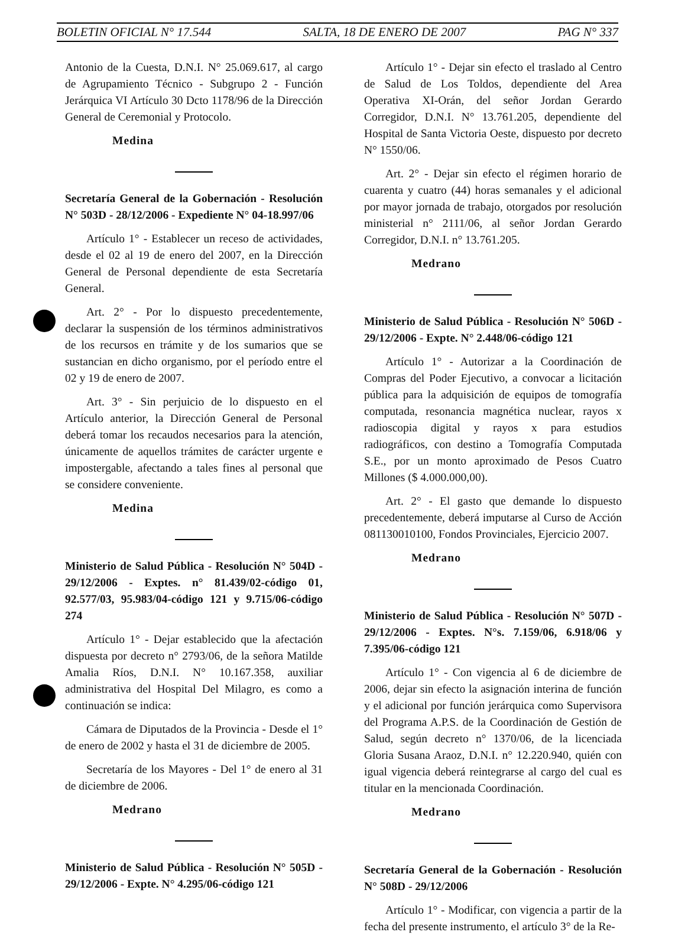BOLETIN OFICIAL N° 17.544 SALTA, 18 DE ENERO DE 2007 PAG N° 337
Antonio de la Cuesta, D.N.I. N° 25.069.617, al cargo de Agrupamiento Técnico - Subgrupo 2 - Función Jerárquica VI Artículo 30 Dcto 1178/96 de la Dirección General de Ceremonial y Protocolo.
Medina
Secretaría General de la Gobernación - Resolución N° 503D - 28/12/2006 - Expediente N° 04-18.997/06
Artículo 1° - Establecer un receso de actividades, desde el 02 al 19 de enero del 2007, en la Dirección General de Personal dependiente de esta Secretaría General.
Art. 2° - Por lo dispuesto precedentemente, declarar la suspensión de los términos administrativos de los recursos en trámite y de los sumarios que se sustancian en dicho organismo, por el período entre el 02 y 19 de enero de 2007.
Art. 3° - Sin perjuicio de lo dispuesto en el Artículo anterior, la Dirección General de Personal deberá tomar los recaudos necesarios para la atención, únicamente de aquellos trámites de carácter urgente e impostergable, afectando a tales fines al personal que se considere conveniente.
Medina
Ministerio de Salud Pública - Resolución N° 504D - 29/12/2006 - Exptes. n° 81.439/02-código 01, 92.577/03, 95.983/04-código 121 y 9.715/06-código 274
Artículo 1° - Dejar establecido que la afectación dispuesta por decreto n° 2793/06, de la señora Matilde Amalia Ríos, D.N.I. N° 10.167.358, auxiliar administrativa del Hospital Del Milagro, es como a continuación se indica:
Cámara de Diputados de la Provincia - Desde el 1° de enero de 2002 y hasta el 31 de diciembre de 2005.
Secretaría de los Mayores - Del 1° de enero al 31 de diciembre de 2006.
Medrano
Ministerio de Salud Pública - Resolución N° 505D - 29/12/2006 - Expte. N° 4.295/06-código 121
Artículo 1° - Dejar sin efecto el traslado al Centro de Salud de Los Toldos, dependiente del Area Operativa XI-Orán, del señor Jordan Gerardo Corregidor, D.N.I. N° 13.761.205, dependiente del Hospital de Santa Victoria Oeste, dispuesto por decreto N° 1550/06.
Art. 2° - Dejar sin efecto el régimen horario de cuarenta y cuatro (44) horas semanales y el adicional por mayor jornada de trabajo, otorgados por resolución ministerial n° 2111/06, al señor Jordan Gerardo Corregidor, D.N.I. n° 13.761.205.
Medrano
Ministerio de Salud Pública - Resolución N° 506D - 29/12/2006 - Expte. N° 2.448/06-código 121
Artículo 1° - Autorizar a la Coordinación de Compras del Poder Ejecutivo, a convocar a licitación pública para la adquisición de equipos de tomografía computada, resonancia magnética nuclear, rayos x radioscopia digital y rayos x para estudios radiográficos, con destino a Tomografía Computada S.E., por un monto aproximado de Pesos Cuatro Millones ($ 4.000.000,00).
Art. 2° - El gasto que demande lo dispuesto precedentemente, deberá imputarse al Curso de Acción 081130010100, Fondos Provinciales, Ejercicio 2007.
Medrano
Ministerio de Salud Pública - Resolución N° 507D - 29/12/2006 - Exptes. N°s. 7.159/06, 6.918/06 y 7.395/06-código 121
Artículo 1° - Con vigencia al 6 de diciembre de 2006, dejar sin efecto la asignación interina de función y el adicional por función jerárquica como Supervisora del Programa A.P.S. de la Coordinación de Gestión de Salud, según decreto n° 1370/06, de la licenciada Gloria Susana Araoz, D.N.I. n° 12.220.940, quién con igual vigencia deberá reintegrarse al cargo del cual es titular en la mencionada Coordinación.
Medrano
Secretaría General de la Gobernación - Resolución N° 508D - 29/12/2006
Artículo 1° - Modificar, con vigencia a partir de la fecha del presente instrumento, el artículo 3° de la Re-